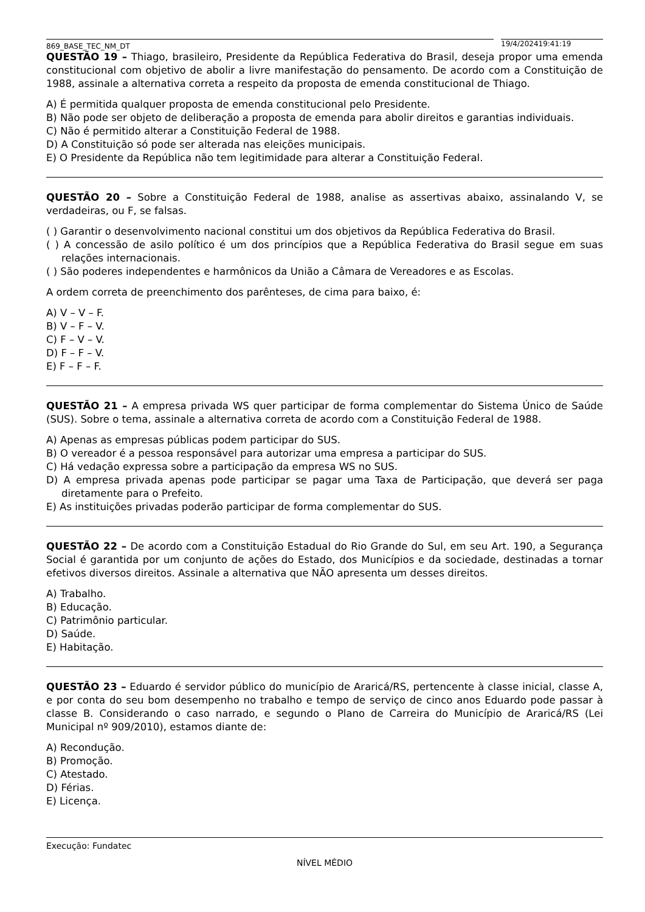869_BASE_TEC_NM_DT
19/4/202419:41:19
QUESTÃO 19 – Thiago, brasileiro, Presidente da República Federativa do Brasil, deseja propor uma emenda constitucional com objetivo de abolir a livre manifestação do pensamento. De acordo com a Constituição de 1988, assinale a alternativa correta a respeito da proposta de emenda constitucional de Thiago.
A) É permitida qualquer proposta de emenda constitucional pelo Presidente.
B) Não pode ser objeto de deliberação a proposta de emenda para abolir direitos e garantias individuais.
C) Não é permitido alterar a Constituição Federal de 1988.
D) A Constituição só pode ser alterada nas eleições municipais.
E) O Presidente da República não tem legitimidade para alterar a Constituição Federal.
QUESTÃO 20 – Sobre a Constituição Federal de 1988, analise as assertivas abaixo, assinalando V, se verdadeiras, ou F, se falsas.
( ) Garantir o desenvolvimento nacional constitui um dos objetivos da República Federativa do Brasil.
( ) A concessão de asilo político é um dos princípios que a República Federativa do Brasil segue em suas relações internacionais.
( ) São poderes independentes e harmônicos da União a Câmara de Vereadores e as Escolas.
A ordem correta de preenchimento dos parênteses, de cima para baixo, é:
A) V – V – F.
B) V – F – V.
C) F – V – V.
D) F – F – V.
E) F – F – F.
QUESTÃO 21 – A empresa privada WS quer participar de forma complementar do Sistema Único de Saúde (SUS). Sobre o tema, assinale a alternativa correta de acordo com a Constituição Federal de 1988.
A) Apenas as empresas públicas podem participar do SUS.
B) O vereador é a pessoa responsável para autorizar uma empresa a participar do SUS.
C) Há vedação expressa sobre a participação da empresa WS no SUS.
D) A empresa privada apenas pode participar se pagar uma Taxa de Participação, que deverá ser paga diretamente para o Prefeito.
E) As instituições privadas poderão participar de forma complementar do SUS.
QUESTÃO 22 – De acordo com a Constituição Estadual do Rio Grande do Sul, em seu Art. 190, a Segurança Social é garantida por um conjunto de ações do Estado, dos Municípios e da sociedade, destinadas a tornar efetivos diversos direitos. Assinale a alternativa que NÃO apresenta um desses direitos.
A) Trabalho.
B) Educação.
C) Patrimônio particular.
D) Saúde.
E) Habitação.
QUESTÃO 23 – Eduardo é servidor público do município de Araricá/RS, pertencente à classe inicial, classe A, e por conta do seu bom desempenho no trabalho e tempo de serviço de cinco anos Eduardo pode passar à classe B. Considerando o caso narrado, e segundo o Plano de Carreira do Município de Araricá/RS (Lei Municipal nº 909/2010), estamos diante de:
A) Recondução.
B) Promoção.
C) Atestado.
D) Férias.
E) Licença.
Execução: Fundatec
NÍVEL MÉDIO